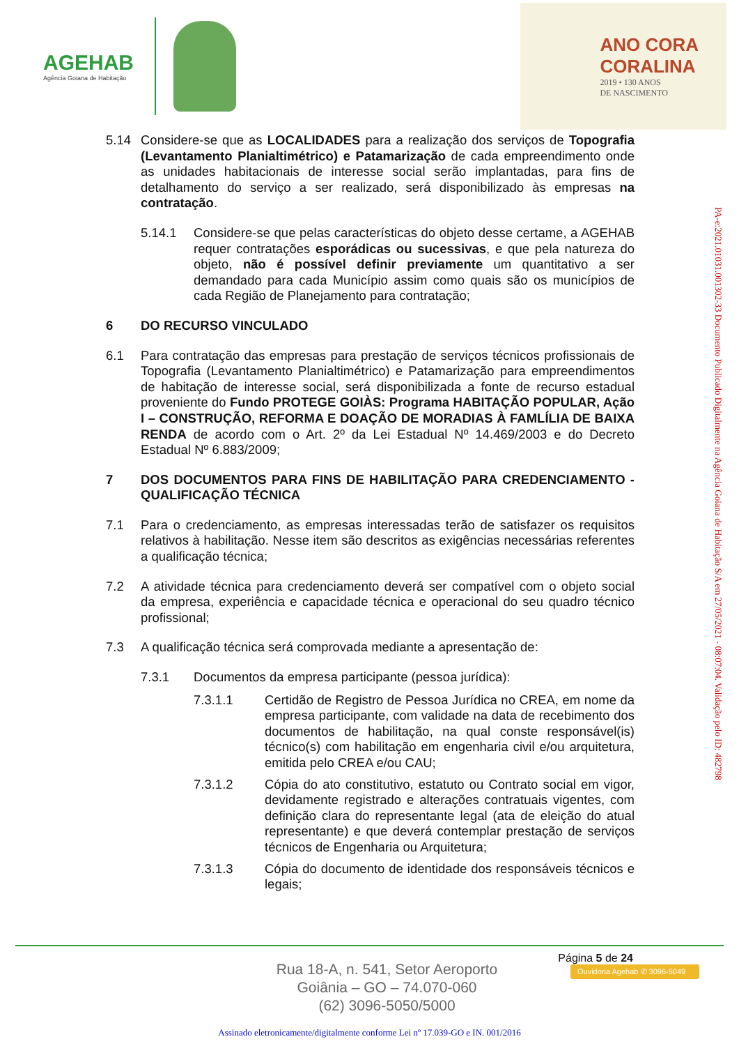AGEHAB
Agência Goiana de Habitação
ANO CORA
CORALINA
2019 • 130 ANOS
DE NASCIMENTO
5.14 Considere-se que as LOCALIDADES para a realização dos serviços de Topografia (Levantamento Planialtimétrico) e Patamarização de cada empreendimento onde as unidades habitacionais de interesse social serão implantadas, para fins de detalhamento do serviço a ser realizado, será disponibilizado às empresas na contratação.
5.14.1 Considere-se que pelas características do objeto desse certame, a AGEHAB requer contratações esporádicas ou sucessivas, e que pela natureza do objeto, não é possível definir previamente um quantitativo a ser demandado para cada Município assim como quais são os municípios de cada Região de Planejamento para contratação;
6 DO RECURSO VINCULADO
6.1 Para contratação das empresas para prestação de serviços técnicos profissionais de Topografia (Levantamento Planialtimétrico) e Patamarização para empreendimentos de habitação de interesse social, será disponibilizada a fonte de recurso estadual proveniente do Fundo PROTEGE GOIÀS: Programa HABITAÇÃO POPULAR, Ação I – CONSTRUÇÃO, REFORMA E DOAÇÃO DE MORADIAS À FAMLÍLIA DE BAIXA RENDA de acordo com o Art. 2º da Lei Estadual Nº 14.469/2003 e do Decreto Estadual Nº 6.883/2009;
7 DOS DOCUMENTOS PARA FINS DE HABILITAÇÃO PARA CREDENCIAMENTO - QUALIFICAÇÃO TÉCNICA
7.1 Para o credenciamento, as empresas interessadas terão de satisfazer os requisitos relativos à habilitação. Nesse item são descritos as exigências necessárias referentes a qualificação técnica;
7.2 A atividade técnica para credenciamento deverá ser compatível com o objeto social da empresa, experiência e capacidade técnica e operacional do seu quadro técnico profissional;
7.3 A qualificação técnica será comprovada mediante a apresentação de:
7.3.1 Documentos da empresa participante (pessoa jurídica):
7.3.1.1 Certidão de Registro de Pessoa Jurídica no CREA, em nome da empresa participante, com validade na data de recebimento dos documentos de habilitação, na qual conste responsável(is) técnico(s) com habilitação em engenharia civil e/ou arquitetura, emitida pelo CREA e/ou CAU;
7.3.1.2 Cópia do ato constitutivo, estatuto ou Contrato social em vigor, devidamente registrado e alterações contratuais vigentes, com definição clara do representante legal (ata de eleição do atual representante) e que deverá contemplar prestação de serviços técnicos de Engenharia ou Arquitetura;
7.3.1.3 Cópia do documento de identidade dos responsáveis técnicos e legais;
PA-e:2021.01031.001302-33 Documento Publicado Digitalmente na Agência Goiana de Habitação S/A em 27/05/2021 - 08:07:04. Validação pelo ID: 482798
Página 5 de 24
Rua 18-A, n. 541, Setor Aeroporto
Goiânia – GO – 74.070-060
(62) 3096-5050/5000
Ouvidoria Agehab ✆ 3096-5049
Assinado eletronicamente/digitalmente conforme Lei nº 17.039-GO e IN. 001/2016